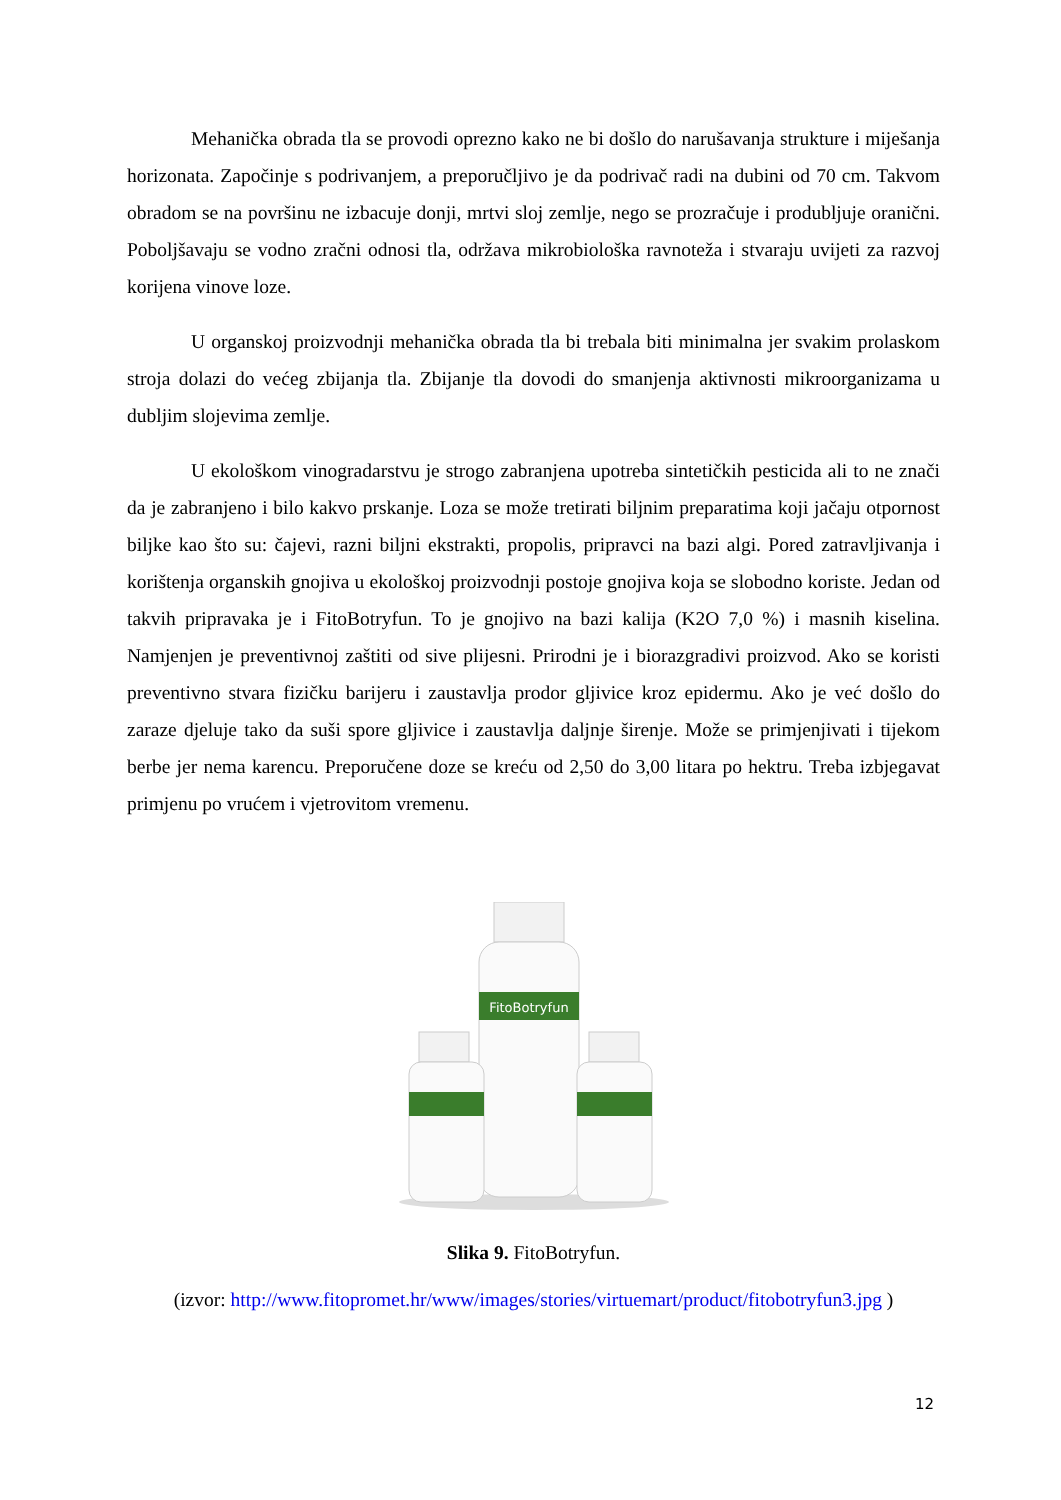Mehanička obrada tla se provodi oprezno kako ne bi došlo do narušavanja strukture i miješanja horizonata. Započinje s podrivanjem, a preporučljivo je da podrivač radi na dubini od 70 cm. Takvom obradom se na površinu ne izbacuje donji, mrtvi sloj zemlje, nego se prozračuje i produbljuje oranični. Poboljšavaju se vodno zračni odnosi tla, održava mikrobiološka ravnoteža i stvaraju uvijeti za razvoj korijena vinove loze.
U organskoj proizvodnji mehanička obrada tla bi trebala biti minimalna jer svakim prolaskom stroja dolazi do većeg zbijanja tla. Zbijanje tla dovodi do smanjenja aktivnosti mikroorganizama u dubljim slojevima zemlje.
U ekološkom vinogradarstvu je strogo zabranjena upotreba sintetičkih pesticida ali to ne znači da je zabranjeno i bilo kakvo prskanje. Loza se može tretirati biljnim preparatima koji jačaju otpornost biljke kao što su: čajevi, razni biljni ekstrakti, propolis, pripravci na bazi algi. Pored zatravljivanja i korištenja organskih gnojiva u ekološkoj proizvodnji postoje gnojiva koja se slobodno koriste. Jedan od takvih pripravaka je i FitoBotryfun. To je gnojivo na bazi kalija (K2O 7,0 %) i masnih kiselina. Namjenjen je preventivnoj zaštiti od sive plijesni. Prirodni je i biorazgradivi proizvod. Ako se koristi preventivno stvara fizičku barijeru i zaustavlja prodor gljivice kroz epidermu. Ako je već došlo do zaraze djeluje tako da suši spore gljivice i zaustavlja daljnje širenje. Može se primjenjivati i tijekom berbe jer nema karencu. Preporučene doze se kreću od 2,50 do 3,00 litara po hektru. Treba izbjegavat primjenu po vrućem i vjetrovitom vremenu.
FitoBotryfun
Slika 9. FitoBotryfun.
(izvor: http://www.fitopromet.hr/www/images/stories/virtuemart/product/fitobotryfun3.jpg )
12